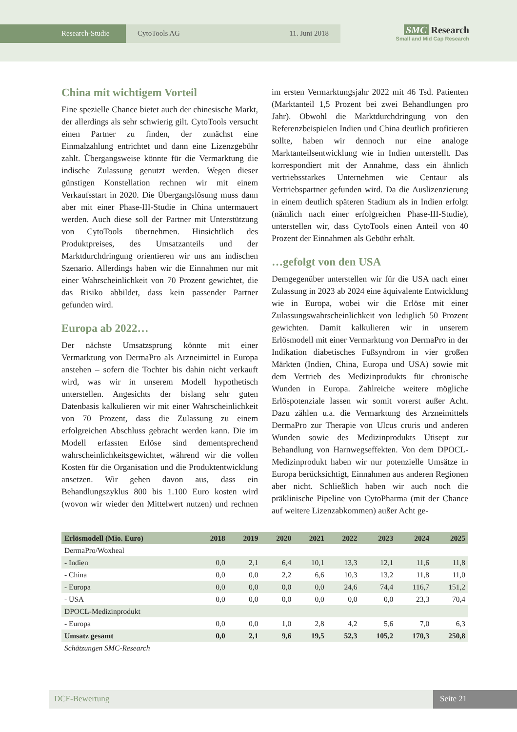Research-Studie CytoTools AG 11. Juni 2018
SMC Research
Small and Mid Cap Research
China mit wichtigem Vorteil
Eine spezielle Chance bietet auch der chinesische Markt, der allerdings als sehr schwierig gilt. CytoTools versucht einen Partner zu finden, der zunächst eine Einmalzahlung entrichtet und dann eine Lizenzgebühr zahlt. Übergangsweise könnte für die Vermarktung die indische Zulassung genutzt werden. Wegen dieser günstigen Konstellation rechnen wir mit einem Verkaufsstart in 2020. Die Übergangslösung muss dann aber mit einer Phase-III-Studie in China untermauert werden. Auch diese soll der Partner mit Unterstützung von CytoTools übernehmen. Hinsichtlich des Produktpreises, des Umsatzanteils und der Marktdurchdringung orientieren wir uns am indischen Szenario. Allerdings haben wir die Einnahmen nur mit einer Wahrscheinlichkeit von 70 Prozent gewichtet, die das Risiko abbildet, dass kein passender Partner gefunden wird.
Europa ab 2022…
Der nächste Umsatzsprung könnte mit einer Vermarktung von DermaPro als Arzneimittel in Europa anstehen – sofern die Tochter bis dahin nicht verkauft wird, was wir in unserem Modell hypothetisch unterstellen. Angesichts der bislang sehr guten Datenbasis kalkulieren wir mit einer Wahrscheinlichkeit von 70 Prozent, dass die Zulassung zu einem erfolgreichen Abschluss gebracht werden kann. Die im Modell erfassten Erlöse sind dementsprechend wahrscheinlichkeitsgewichtet, während wir die vollen Kosten für die Organisation und die Produktentwicklung ansetzen. Wir gehen davon aus, dass ein Behandlungszyklus 800 bis 1.100 Euro kosten wird (wovon wir wieder den Mittelwert nutzen) und rechnen im ersten Vermarktungsjahr 2022 mit 46 Tsd. Patienten (Marktanteil 1,5 Prozent bei zwei Behandlungen pro Jahr). Obwohl die Marktdurchdringung von den Referenzbeispielen Indien und China deutlich profitieren sollte, haben wir dennoch nur eine analoge Marktanteilsentwicklung wie in Indien unterstellt. Das korrespondiert mit der Annahme, dass ein ähnlich vertriebsstarkes Unternehmen wie Centaur als Vertriebspartner gefunden wird. Da die Auslizenzierung in einem deutlich späteren Stadium als in Indien erfolgt (nämlich nach einer erfolgreichen Phase-III-Studie), unterstellen wir, dass CytoTools einen Anteil von 40 Prozent der Einnahmen als Gebühr erhält.
…gefolgt von den USA
Demgegenüber unterstellen wir für die USA nach einer Zulassung in 2023 ab 2024 eine äquivalente Entwicklung wie in Europa, wobei wir die Erlöse mit einer Zulassungswahrscheinlichkeit von lediglich 50 Prozent gewichten. Damit kalkulieren wir in unserem Erlösmodell mit einer Vermarktung von DermaPro in der Indikation diabetisches Fußsyndrom in vier großen Märkten (Indien, China, Europa und USA) sowie mit dem Vertrieb des Medizinprodukts für chronische Wunden in Europa. Zahlreiche weitere mögliche Erlöspotenziale lassen wir somit vorerst außer Acht. Dazu zählen u.a. die Vermarktung des Arzneimittels DermaPro zur Therapie von Ulcus cruris und anderen Wunden sowie des Medizinprodukts Utisept zur Behandlung von Harnwegseffekten. Von dem DPOCL-Medizinprodukt haben wir nur potenzielle Umsätze in Europa berücksichtigt, Einnahmen aus anderen Regionen aber nicht. Schließlich haben wir auch noch die präklinische Pipeline von CytoPharma (mit der Chance auf weitere Lizenzabkommen) außer Acht ge-
| Erlösmodell (Mio. Euro) | 2018 | 2019 | 2020 | 2021 | 2022 | 2023 | 2024 | 2025 |
| --- | --- | --- | --- | --- | --- | --- | --- | --- |
| DermaPro/Woxheal | | | | | | | | |
| - Indien | 0,0 | 2,1 | 6,4 | 10,1 | 13,3 | 12,1 | 11,6 | 11,8 |
| - China | 0,0 | 0,0 | 2,2 | 6,6 | 10,3 | 13,2 | 11,8 | 11,0 |
| - Europa | 0,0 | 0,0 | 0,0 | 0,0 | 24,6 | 74,4 | 116,7 | 151,2 |
| - USA | 0,0 | 0,0 | 0,0 | 0,0 | 0,0 | 0,0 | 23,3 | 70,4 |
| DPOCL-Medizinprodukt | | | | | | | | |
| - Europa | 0,0 | 0,0 | 1,0 | 2,8 | 4,2 | 5,6 | 7,0 | 6,3 |
| Umsatz gesamt | 0,0 | 2,1 | 9,6 | 19,5 | 52,3 | 105,2 | 170,3 | 250,8 |
| Schätzungen SMC-Research | | | | | | | | |
DCF-Bewertung Seite 21